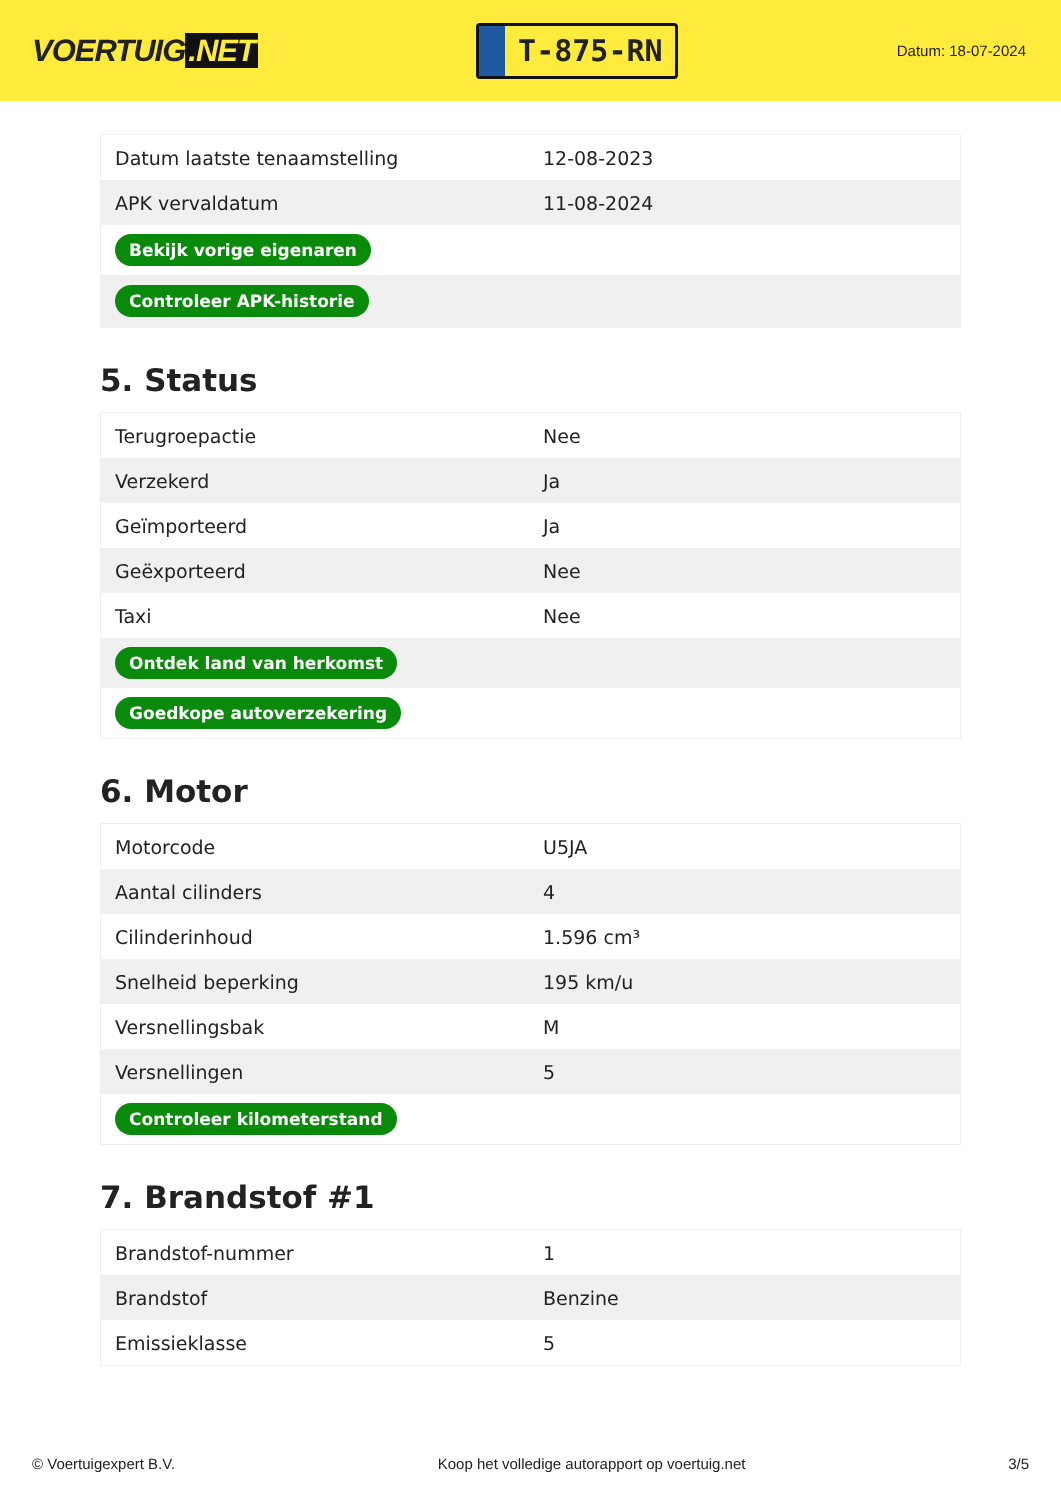VOERTUIG.NET
T-875-RN
Datum: 18-07-2024
| Datum laatste tenaamstelling | 12-08-2023 |
| APK vervaldatum | 11-08-2024 |
| Bekijk vorige eigenaren | |
| Controleer APK-historie | |
5. Status
| Terugroepactie | Nee |
| Verzekerd | Ja |
| Geïmporteerd | Ja |
| Geëxporteerd | Nee |
| Taxi | Nee |
| Ontdek land van herkomst | |
| Goedkope autoverzekering | |
6. Motor
| Motorcode | U5JA |
| Aantal cilinders | 4 |
| Cilinderinhoud | 1.596 cm³ |
| Snelheid beperking | 195 km/u |
| Versnellingsbak | M |
| Versnellingen | 5 |
| Controleer kilometerstand | |
7. Brandstof #1
| Brandstof-nummer | 1 |
| Brandstof | Benzine |
| Emissieklasse | 5 |
© Voertuigexpert B.V. Koop het volledige autorapport op voertuig.net 3/5